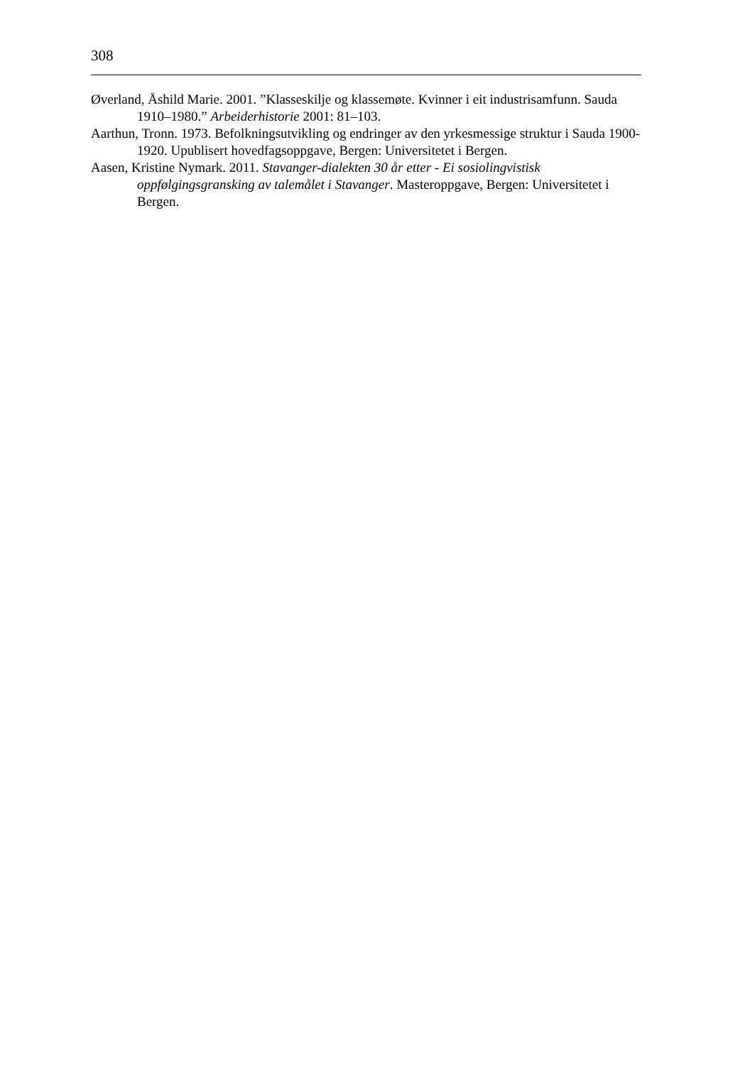308
Øverland, Åshild Marie. 2001. ”Klasseskilje og klassemøte. Kvinner i eit industrisamfunn. Sauda 1910–1980.” Arbeiderhistorie 2001: 81–103.
Aarthun, Tronn. 1973. Befolkningsutvikling og endringer av den yrkesmessige struktur i Sauda 1900-1920. Upublisert hovedfagsoppgave, Bergen: Universitetet i Bergen.
Aasen, Kristine Nymark. 2011. Stavanger-dialekten 30 år etter - Ei sosiolingvistisk oppfølgingsgransking av talemålet i Stavanger. Masteroppgave, Bergen: Universitetet i Bergen.